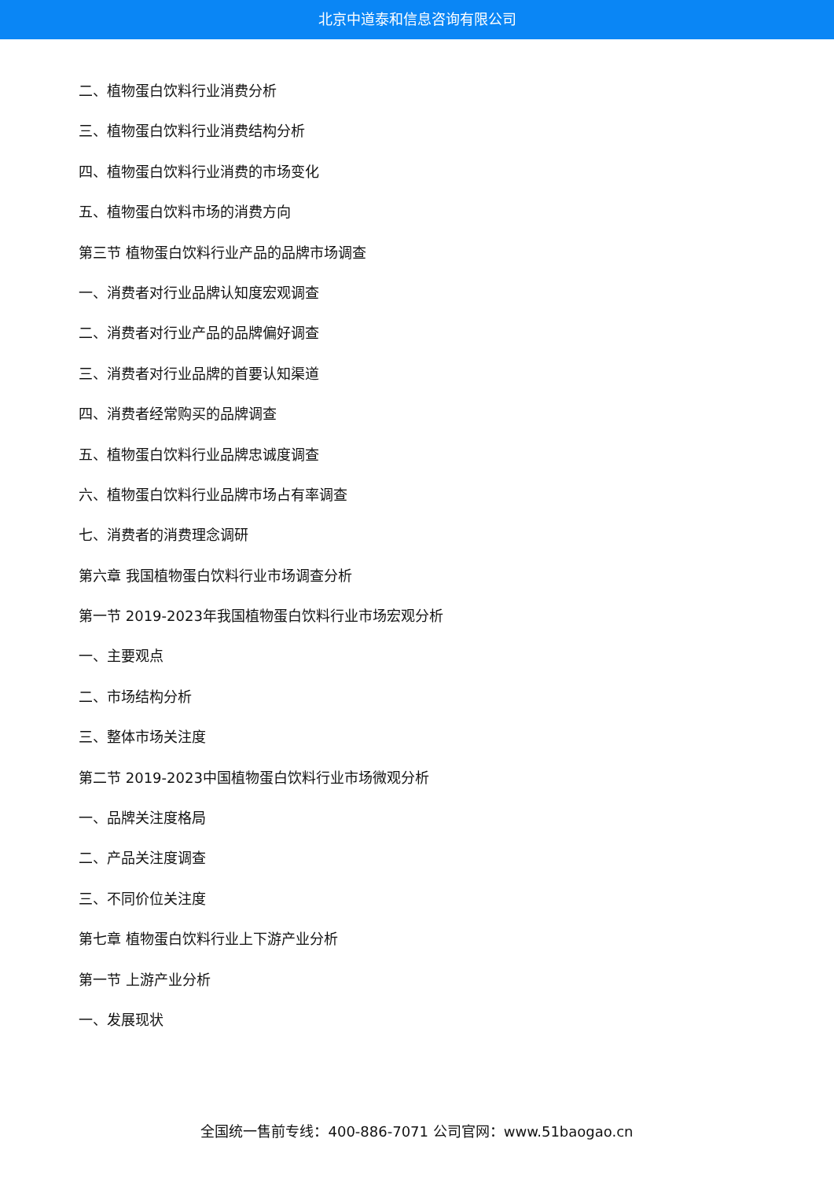北京中道泰和信息咨询有限公司
二、植物蛋白饮料行业消费分析
三、植物蛋白饮料行业消费结构分析
四、植物蛋白饮料行业消费的市场变化
五、植物蛋白饮料市场的消费方向
第三节 植物蛋白饮料行业产品的品牌市场调查
一、消费者对行业品牌认知度宏观调查
二、消费者对行业产品的品牌偏好调查
三、消费者对行业品牌的首要认知渠道
四、消费者经常购买的品牌调查
五、植物蛋白饮料行业品牌忠诚度调查
六、植物蛋白饮料行业品牌市场占有率调查
七、消费者的消费理念调研
第六章 我国植物蛋白饮料行业市场调查分析
第一节 2019-2023年我国植物蛋白饮料行业市场宏观分析
一、主要观点
二、市场结构分析
三、整体市场关注度
第二节 2019-2023中国植物蛋白饮料行业市场微观分析
一、品牌关注度格局
二、产品关注度调查
三、不同价位关注度
第七章 植物蛋白饮料行业上下游产业分析
第一节 上游产业分析
一、发展现状
全国统一售前专线：400-886-7071 公司官网：www.51baogao.cn